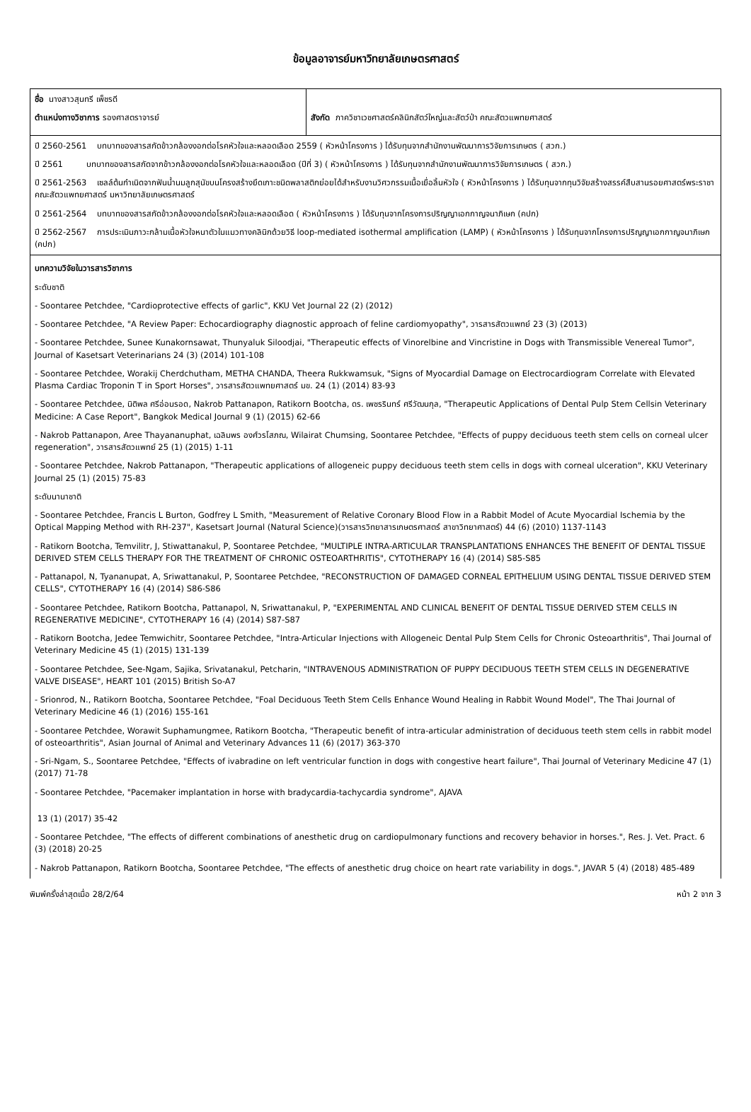ข้อมูลอาจารย์มหาวิทยาลัยเกษตรศาสตร์
| ชื่อ นางสาวสุนทรี เพ็ชรดี ตำแหน่งทางวิชาการ รองศาสตราจารย์ | สังกัด ภาควิชาเวชศาสตร์คลินิกสัตว์ใหญ่และสัตว์ป่า คณะสัตวแพทยศาสตร์ |
| ปี 2560-2561 บทบาทของสารสกัดข้าวกล้องงอกต่อโรคหัวใจและหลอดเลือด 2559 ( หัวหน้าโครงการ ) ได้รับทุนจากสำนักงานพัฒนาการวิจัยการเกษตร ( สวก.) ปี 2561 บทบาทของสารสกัดจากข้าวกล้องงอกต่อโรคหัวใจและหลอดเลือด (ปีที่ 3) ( หัวหน้าโครงการ ) ได้รับทุนจากสำนักงานพัฒนาการวิจัยการเกษตร ( สวก.) ปี 2561-2563 เซลล์ต้นกำเนิดจากฟันน้ำนมลูกสุนัขบนโครงสร้างยึดเกาะชนิดพลาสติกย่อยได้สำหรับงานวิศวกรรมเนื้อเยื่อลิ้นหัวใจ ( หัวหน้าโครงการ ) ได้รับทุนจากทุนวิจัยสร้างสรรค์สืบสานรอยศาสตร์พระราชา คณะสัตวแพทยศาสตร์ มหาวิทยาลัยเกษตรศาสตร์ ปี 2561-2564 บทบาทของสารสกัดข้าวกล้องงอกต่อโรคหัวใจและหลอดเลือด ( หัวหน้าโครงการ ) ได้รับทุนจากโครงการปริญญาเอกกาญจนาภิเษก (คปก) ปี 2562-2567 การประเมินภาวะกล้ามเนื้อหัวใจหนาตัวในแมวทางคลินิกด้วยวิธี loop-mediated isothermal amplification (LAMP) ( หัวหน้าโครงการ ) ได้รับทุนจากโครงการปริญญาเอกกาญจนาภิเษก (คปก) | |
| บทความวิจัยในวารสารวิชาการ ระดับชาติ - Soontaree Petchdee, "Cardioprotective effects of garlic", KKU Vet Journal 22 (2) (2012) - Soontaree Petchdee, "A Review Paper: Echocardiography diagnostic approach of feline cardiomyopathy", วารสารสัตวแพทย์ 23 (3) (2013) - Soontaree Petchdee, Sunee Kunakornsawat, Thunyaluk Siloodjai, "Therapeutic effects of Vinorelbine and Vincristine in Dogs with Transmissible Venereal Tumor", Journal of Kasetsart Veterinarians 24 (3) (2014) 101-108 - Soontaree Petchdee, Worakij Cherdchutham, METHA CHANDA, Theera Rukkwamsuk, "Signs of Myocardial Damage on Electrocardiogram Correlate with Elevated Plasma Cardiac Troponin T in Sport Horses", วารสารสัตวแพทยศาสตร์ มข. 24 (1) (2014) 83-93 - Soontaree Petchdee, นิติพล ศรีอ่อนรอด, Nakrob Pattanapon, Ratikorn Bootcha, ดร. เพชรรินทร์ ศรีวัฒนกุล, "Therapeutic Applications of Dental Pulp Stem Cellsin Veterinary Medicine: A Case Report", Bangkok Medical Journal 9 (1) (2015) 62-66 - Nakrob Pattanapon, Aree Thayananuphat, เฉลิมพร องศ์วรโสภณ, Wilairat Chumsing, Soontaree Petchdee, "Effects of puppy deciduous teeth stem cells on corneal ulcer regeneration", วารสารสัตวแพทย์ 25 (1) (2015) 1-11 - Soontaree Petchdee, Nakrob Pattanapon, "Therapeutic applications of allogeneic puppy deciduous teeth stem cells in dogs with corneal ulceration", KKU Veterinary Journal 25 (1) (2015) 75-83 ระดับนานาชาติ - Soontaree Petchdee, Francis L Burton, Godfrey L Smith, "Measurement of Relative Coronary Blood Flow in a Rabbit Model of Acute Myocardial Ischemia by the Optical Mapping Method with RH-237", Kasetsart Journal (Natural Science)(วารสารวิทยาสารเกษตรศาสตร์ สาขาวิทยาศาสตร์) 44 (6) (2010) 1137-1143 - Ratikorn Bootcha, Temvilitr, J, Stiwattanakul, P, Soontaree Petchdee, "MULTIPLE INTRA-ARTICULAR TRANSPLANTATIONS ENHANCES THE BENEFIT OF DENTAL TISSUE DERIVED STEM CELLS THERAPY FOR THE TREATMENT OF CHRONIC OSTEOARTHRITIS", CYTOTHERAPY 16 (4) (2014) S85-S85 - Pattanapol, N, Tyananupat, A, Sriwattanakul, P, Soontaree Petchdee, "RECONSTRUCTION OF DAMAGED CORNEAL EPITHELIUM USING DENTAL TISSUE DERIVED STEM CELLS", CYTOTHERAPY 16 (4) (2014) S86-S86 - Soontaree Petchdee, Ratikorn Bootcha, Pattanapol, N, Sriwattanakul, P, "EXPERIMENTAL AND CLINICAL BENEFIT OF DENTAL TISSUE DERIVED STEM CELLS IN REGENERATIVE MEDICINE", CYTOTHERAPY 16 (4) (2014) S87-S87 - Ratikorn Bootcha, Jedee Temwichitr, Soontaree Petchdee, "Intra-Articular Injections with Allogeneic Dental Pulp Stem Cells for Chronic Osteoarthritis", Thai Journal of Veterinary Medicine 45 (1) (2015) 131-139 - Soontaree Petchdee, See-Ngam, Sajika, Srivatanakul, Petcharin, "INTRAVENOUS ADMINISTRATION OF PUPPY DECIDUOUS TEETH STEM CELLS IN DEGENERATIVE VALVE DISEASE", HEART 101 (2015) British So-A7 - Srionrod, N., Ratikorn Bootcha, Soontaree Petchdee, "Foal Deciduous Teeth Stem Cells Enhance Wound Healing in Rabbit Wound Model", The Thai Journal of Veterinary Medicine 46 (1) (2016) 155-161 - Soontaree Petchdee, Worawit Suphamungmee, Ratikorn Bootcha, "Therapeutic benefit of intra-articular administration of deciduous teeth stem cells in rabbit model of osteoarthritis", Asian Journal of Animal and Veterinary Advances 11 (6) (2017) 363-370 - Sri-Ngam, S., Soontaree Petchdee, "Effects of ivabradine on left ventricular function in dogs with congestive heart failure", Thai Journal of Veterinary Medicine 47 (1) (2017) 71-78 - Soontaree Petchdee, "Pacemaker implantation in horse with bradycardia-tachycardia syndrome", AJAVA 13 (1) (2017) 35-42 - Soontaree Petchdee, "The effects of different combinations of anesthetic drug on cardiopulmonary functions and recovery behavior in horses.", Res. J. Vet. Pract. 6 (3) (2018) 20-25 - Nakrob Pattanapon, Ratikorn Bootcha, Soontaree Petchdee, "The effects of anesthetic drug choice on heart rate variability in dogs.", JAVAR 5 (4) (2018) 485-489 | |
พิมพ์ครั้งล่าสุดเมื่อ 28/2/64 หน้า 2 จาก 3